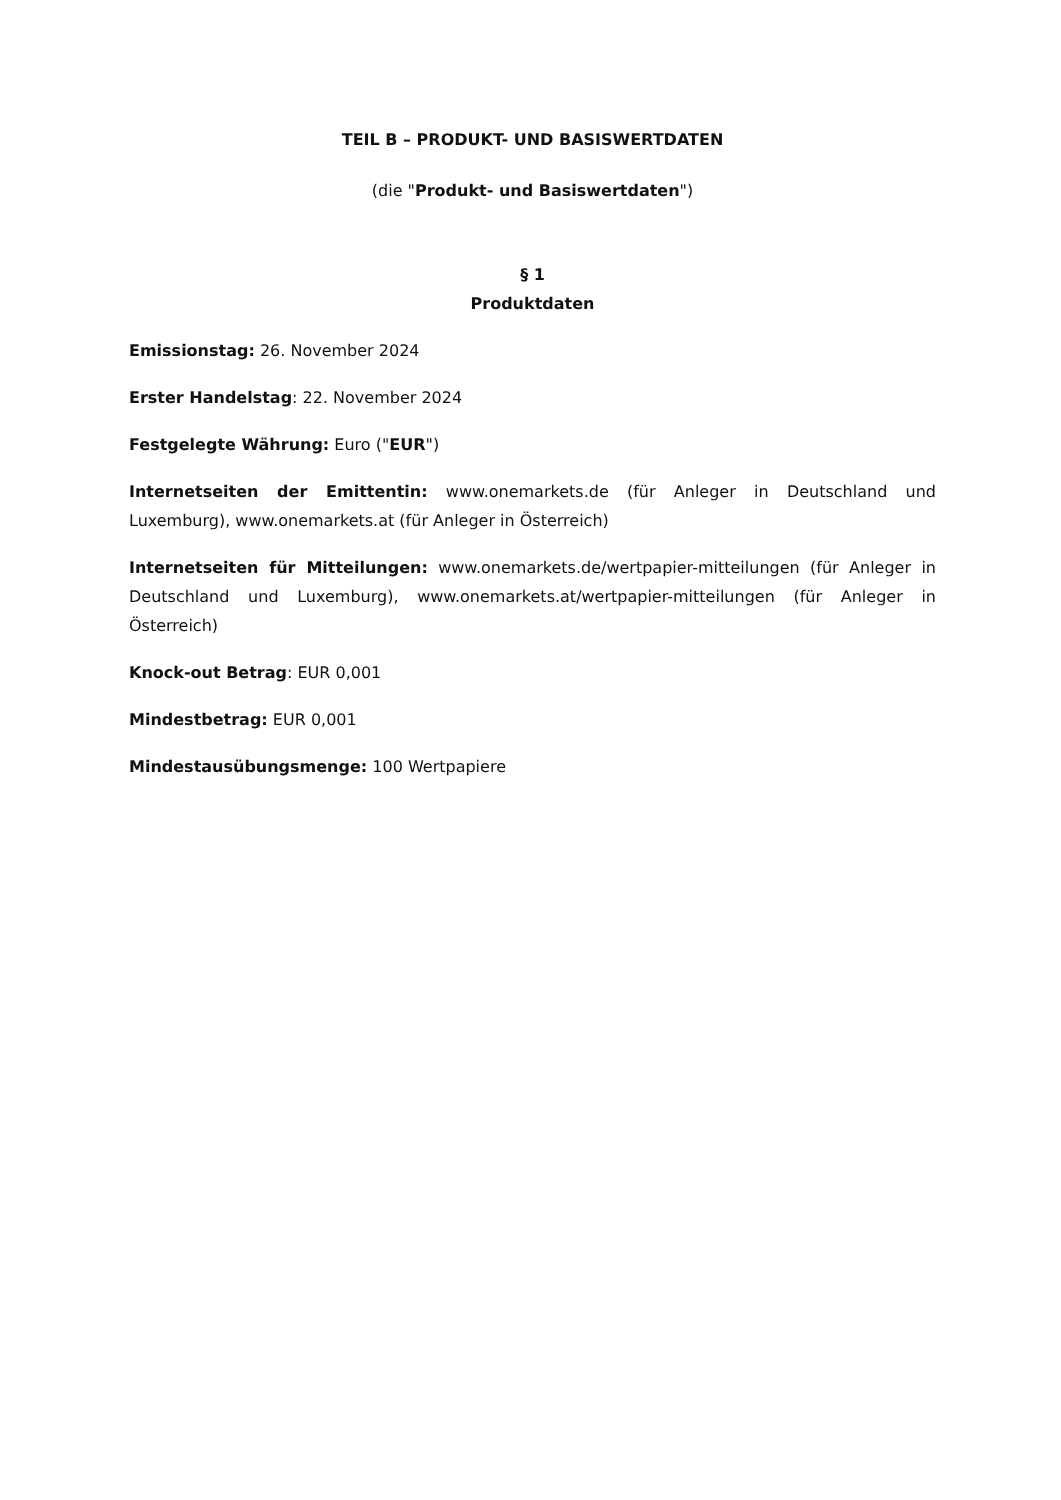TEIL B – PRODUKT- UND BASISWERTDATEN
(die "Produkt- und Basiswertdaten")
§ 1
Produktdaten
Emissionstag: 26. November 2024
Erster Handelstag: 22. November 2024
Festgelegte Währung: Euro ("EUR")
Internetseiten der Emittentin: www.onemarkets.de (für Anleger in Deutschland und Luxemburg), www.onemarkets.at (für Anleger in Österreich)
Internetseiten für Mitteilungen: www.onemarkets.de/wertpapier-mitteilungen (für Anleger in Deutschland und Luxemburg), www.onemarkets.at/wertpapier-mitteilungen (für Anleger in Österreich)
Knock-out Betrag: EUR 0,001
Mindestbetrag: EUR 0,001
Mindestausübungsmenge: 100 Wertpapiere